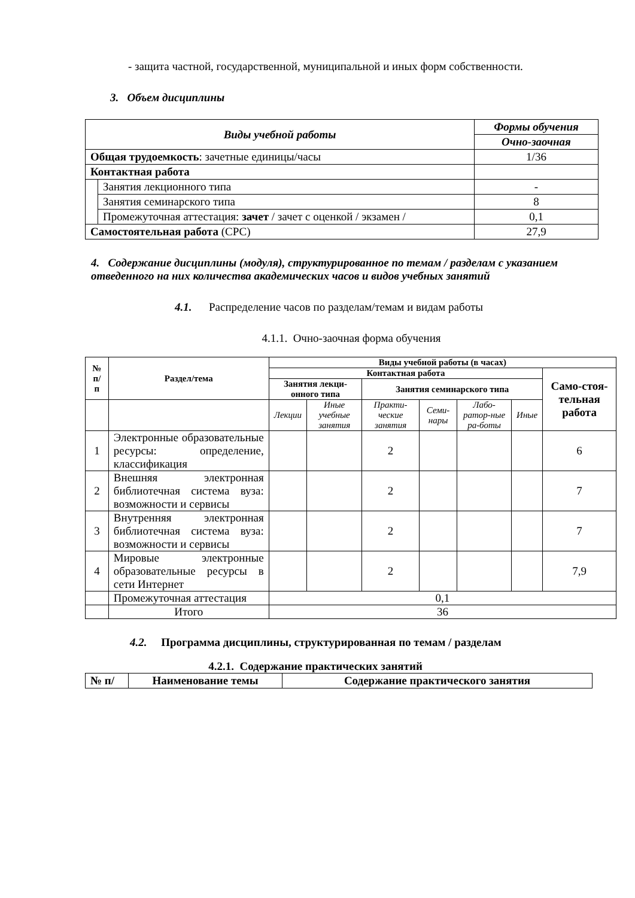- защита частной, государственной, муниципальной и иных форм собственности.
3. Объем дисциплины
| Виды учебной работы | | Формы обучения |
| | | Очно-заочная |
| Общая трудоемкость : зачетные единицы/часы | | 1/36 |
| Контактная работа | | |
| | Занятия лекционного типа | - |
| | Занятия семинарского типа | 8 |
| | Промежуточная аттестация: зачет / зачет с оценкой / экзамен / | 0,1 |
| Самостоятельная работа (СРС) | | 27,9 |
4. Содержание дисциплины (модуля), структурированное по темам / разделам с указанием отведенного на них количества академических часов и видов учебных занятий
4.1. Распределение часов по разделам/темам и видам работы
4.1.1. Очно-заочная форма обучения
| № п/ п | Раздел/тема | Виды учебной работы (в часах) | | | | | | |
| --- | --- | --- | --- | --- | --- | --- | --- | --- |
| | | Контактная работа | | | | | | Само-стоя-тельная работа |
| | | Занятия лекци-онного типа | | Занятия семинарского типа | | | | |
| | | Лекции | Иные учебные занятия | Практи-ческие занятия | Семи-нары | Лабо-ратор-ные ра-боты | Иные | |
| 1 | Электронные образовательные ресурсы: определение, классификация | | | 2 | | | | 6 |
| 2 | Внешняя электронная библиотечная система вуза: возможности и сервисы | | | 2 | | | | 7 |
| 3 | Внутренняя электронная библиотечная система вуза: возможности и сервисы | | | 2 | | | | 7 |
| 4 | Мировые электронные образовательные ресурсы в сети Интернет | | | 2 | | | | 7,9 |
| | Промежуточная аттестация | 0,1 | | | | | | |
| | Итого | 36 | | | | | | |
4.2. Программа дисциплины, структурированная по темам / разделам
4.2.1. Содержание практических занятий
| № п/ | Наименование темы | Содержание практического занятия |